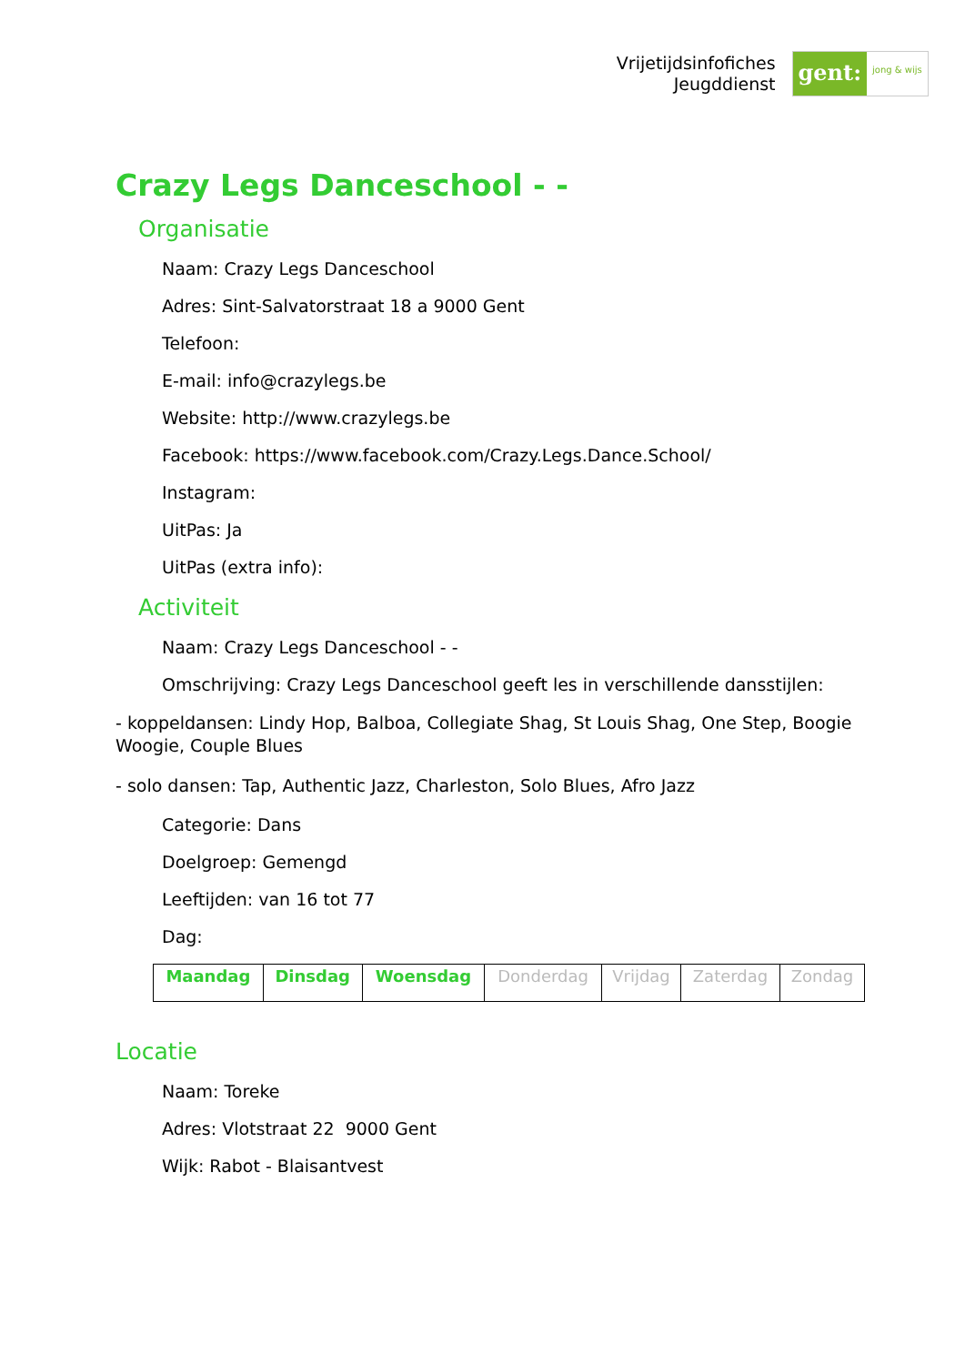Vrijetijdsinfofiches
Jeugddienst
gent:
jong & wijs
Crazy Legs Danceschool - -
Organisatie
Naam: Crazy Legs Danceschool
Adres: Sint-Salvatorstraat 18 a 9000 Gent
Telefoon:
E-mail: info@crazylegs.be
Website: http://www.crazylegs.be
Facebook: https://www.facebook.com/Crazy.Legs.Dance.School/
Instagram:
UitPas: Ja
UitPas (extra info):
Activiteit
Naam: Crazy Legs Danceschool - -
Omschrijving: Crazy Legs Danceschool geeft les in verschillende dansstijlen:
- koppeldansen: Lindy Hop, Balboa, Collegiate Shag, St Louis Shag, One Step, Boogie Woogie, Couple Blues
- solo dansen: Tap, Authentic Jazz, Charleston, Solo Blues, Afro Jazz
Categorie: Dans
Doelgroep: Gemengd
Leeftijden: van 16 tot 77
Dag:
| Maandag | Dinsdag | Woensdag | Donderdag | Vrijdag | Zaterdag | Zondag |
Locatie
Naam: Toreke
Adres: Vlotstraat 22 9000 Gent
Wijk: Rabot - Blaisantvest